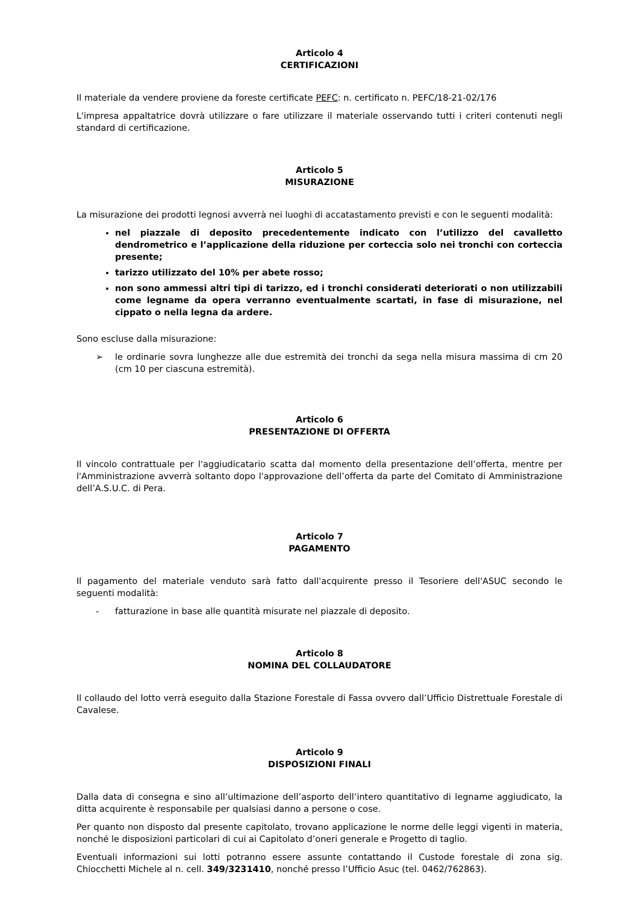Articolo 4
CERTIFICAZIONI
Il materiale da vendere proviene da foreste certificate PEFC: n. certificato n. PEFC/18-21-02/176
L'impresa appaltatrice dovrà utilizzare o fare utilizzare il materiale osservando tutti i criteri contenuti negli standard di certificazione.
Articolo 5
MISURAZIONE
La misurazione dei prodotti legnosi avverrà nei luoghi di accatastamento previsti e con le seguenti modalità:
nel piazzale di deposito precedentemente indicato con l’utilizzo del cavalletto dendrometrico e l’applicazione della riduzione per corteccia solo nei tronchi con corteccia presente;
tarizzo utilizzato del 10% per abete rosso;
non sono ammessi altri tipi di tarizzo, ed i tronchi considerati deteriorati o non utilizzabili come legname da opera verranno eventualmente scartati, in fase di misurazione, nel cippato o nella legna da ardere.
Sono escluse dalla misurazione:
➢ le ordinarie sovra lunghezze alle due estremità dei tronchi da sega nella misura massima di cm 20 (cm 10 per ciascuna estremità).
Articolo 6
PRESENTAZIONE DI OFFERTA
Il vincolo contrattuale per l'aggiudicatario scatta dal momento della presentazione dell’offerta, mentre per l'Amministrazione avverrà soltanto dopo l'approvazione dell’offerta da parte del Comitato di Amministrazione dell’A.S.U.C. di Pera.
Articolo 7
PAGAMENTO
Il pagamento del materiale venduto sarà fatto dall'acquirente presso il Tesoriere dell'ASUC secondo le seguenti modalità:
- fatturazione in base alle quantità misurate nel piazzale di deposito.
Articolo 8
NOMINA DEL COLLAUDATORE
Il collaudo del lotto verrà eseguito dalla Stazione Forestale di Fassa ovvero dall’Ufficio Distrettuale Forestale di Cavalese.
Articolo 9
DISPOSIZIONI FINALI
Dalla data di consegna e sino all’ultimazione dell’asporto dell’intero quantitativo di legname aggiudicato, la ditta acquirente è responsabile per qualsiasi danno a persone o cose.
Per quanto non disposto dal presente capitolato, trovano applicazione le norme delle leggi vigenti in materia, nonché le disposizioni particolari di cui ai Capitolato d’oneri generale e Progetto di taglio.
Eventuali informazioni sui lotti potranno essere assunte contattando il Custode forestale di zona sig. Chiocchetti Michele al n. cell. 349/3231410, nonché presso l’Ufficio Asuc (tel. 0462/762863).